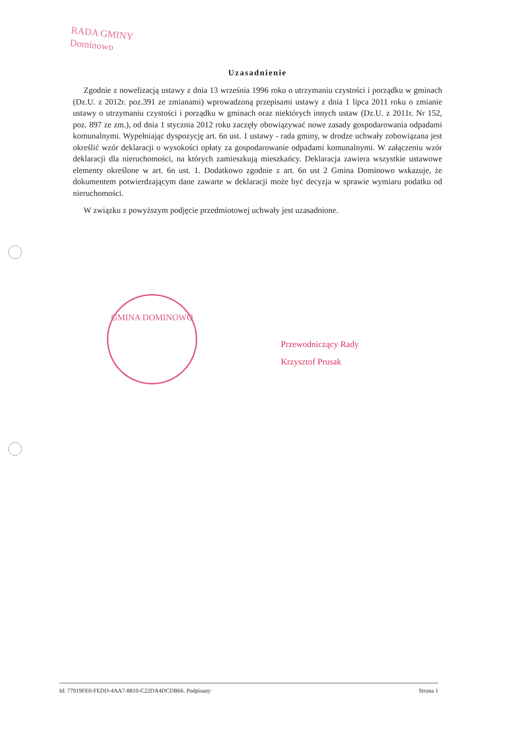RADA GMINY
Dominowo
Uzasadnienie
Zgodnie z nowelizacją ustawy z dnia 13 września 1996 roku o utrzymaniu czystości i porządku w gminach (Dz.U. z 2012r. poz.391 ze zmianami) wprowadzoną przepisami ustawy z dnia 1 lipca 2011 roku o zmianie ustawy o utrzymaniu czystości i porządku w gminach oraz niektórych innych ustaw (Dz.U. z 2011r. Nr 152, poz. 897 ze zm.), od dnia 1 stycznia 2012 roku zaczęły obowiązywać nowe zasady gospodarowania odpadami komunalnymi. Wypełniając dyspozycję art. 6n ust. 1 ustawy - rada gminy, w drodze uchwały zobowiązana jest określić wzór deklaracji o wysokości opłaty za gospodarowanie odpadami komunalnymi. W załączeniu wzór deklaracji dla nieruchomości, na których zamieszkują mieszkańcy. Deklaracja zawiera wszystkie ustawowe elementy określone w art. 6n ust. 1. Dodatkowo zgodnie z art. 6n ust 2 Gmina Dominowo wskazuje, że dokumentem potwierdzającym dane zawarte w deklaracji może być decyzja w sprawie wymiaru podatku od nieruchomości.
W związku z powyższym podjęcie przedmiotowej uchwały jest uzasadnione.
GMINA DOMINOWO
Przewodniczący Rady
Krzysztof Prusak
Id: 77919FE0-FEDD-4AA7-8810-C22DA4DCDB66. Podpisany Strona 1